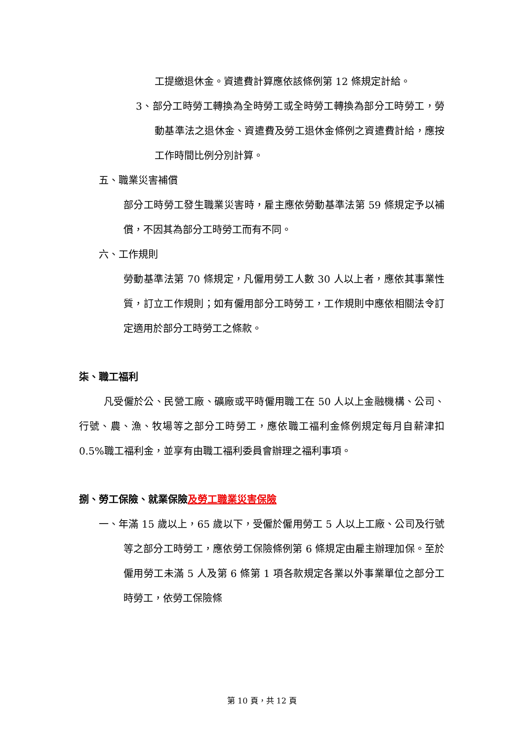工提繳退休金。資遣費計算應依該條例第 12 條規定計給。
3、部分工時勞工轉換為全時勞工或全時勞工轉換為部分工時勞工，勞動基準法之退休金、資遣費及勞工退休金條例之資遣費計給，應按工作時間比例分別計算。
五、職業災害補償
部分工時勞工發生職業災害時，雇主應依勞動基準法第 59 條規定予以補償，不因其為部分工時勞工而有不同。
六、工作規則
勞動基準法第 70 條規定，凡僱用勞工人數 30 人以上者，應依其事業性質，訂立工作規則；如有僱用部分工時勞工，工作規則中應依相關法令訂定適用於部分工時勞工之條款。
柒、職工福利
凡受僱於公、民營工廠、礦廠或平時僱用職工在 50 人以上金融機構、公司、行號、農、漁、牧場等之部分工時勞工，應依職工福利金條例規定每月自薪津扣 0.5%職工福利金，並享有由職工福利委員會辦理之福利事項。
捌、勞工保險、就業保險及勞工職業災害保險
一、年滿 15 歲以上，65 歲以下，受僱於僱用勞工 5 人以上工廠、公司及行號等之部分工時勞工，應依勞工保險條例第 6 條規定由雇主辦理加保。至於僱用勞工未滿 5 人及第 6 條第 1 項各款規定各業以外事業單位之部分工時勞工，依勞工保險條
第 10 頁，共 12 頁